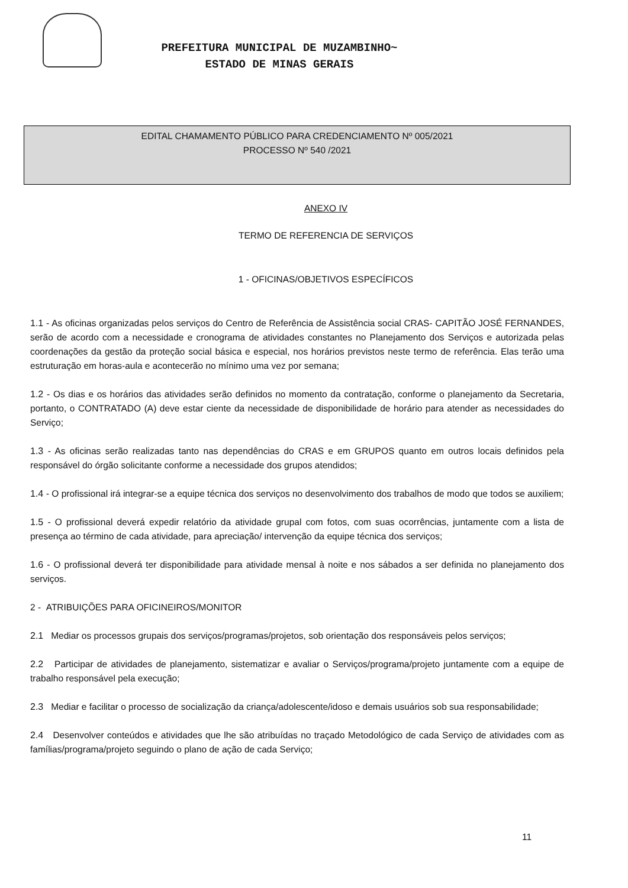PREFEITURA MUNICIPAL DE MUZAMBINHO~
ESTADO DE MINAS GERAIS
EDITAL CHAMAMENTO PÚBLICO PARA CREDENCIAMENTO Nº 005/2021
PROCESSO Nº 540 /2021
ANEXO IV
TERMO DE REFERENCIA DE SERVIÇOS
1 - OFICINAS/OBJETIVOS ESPECÍFICOS
1.1 - As oficinas organizadas pelos serviços do Centro de Referência de Assistência social CRAS- CAPITÃO JOSÉ FERNANDES, serão de acordo com a necessidade e cronograma de atividades constantes no Planejamento dos Serviços e autorizada pelas coordenações da gestão da proteção social básica e especial, nos horários previstos neste termo de referência. Elas terão uma estruturação em horas-aula e acontecerão no mínimo uma vez por semana;
1.2 - Os dias e os horários das atividades serão definidos no momento da contratação, conforme o planejamento da Secretaria, portanto, o CONTRATADO (A) deve estar ciente da necessidade de disponibilidade de horário para atender as necessidades do Serviço;
1.3 - As oficinas serão realizadas tanto nas dependências do CRAS e em GRUPOS quanto em outros locais definidos pela responsável do órgão solicitante conforme a necessidade dos grupos atendidos;
1.4 - O profissional irá integrar-se a equipe técnica dos serviços no desenvolvimento dos trabalhos de modo que todos se auxiliem;
1.5 - O profissional deverá expedir relatório da atividade grupal com fotos, com suas ocorrências, juntamente com a lista de presença ao término de cada atividade, para apreciação/ intervenção da equipe técnica dos serviços;
1.6 - O profissional deverá ter disponibilidade para atividade mensal à noite e nos sábados a ser definida no planejamento dos serviços.
2 - ATRIBUIÇÕES PARA OFICINEIROS/MONITOR
2.1 Mediar os processos grupais dos serviços/programas/projetos, sob orientação dos responsáveis pelos serviços;
2.2 Participar de atividades de planejamento, sistematizar e avaliar o Serviços/programa/projeto juntamente com a equipe de trabalho responsável pela execução;
2.3 Mediar e facilitar o processo de socialização da criança/adolescente/idoso e demais usuários sob sua responsabilidade;
2.4 Desenvolver conteúdos e atividades que lhe são atribuídas no traçado Metodológico de cada Serviço de atividades com as famílias/programa/projeto seguindo o plano de ação de cada Serviço;
11